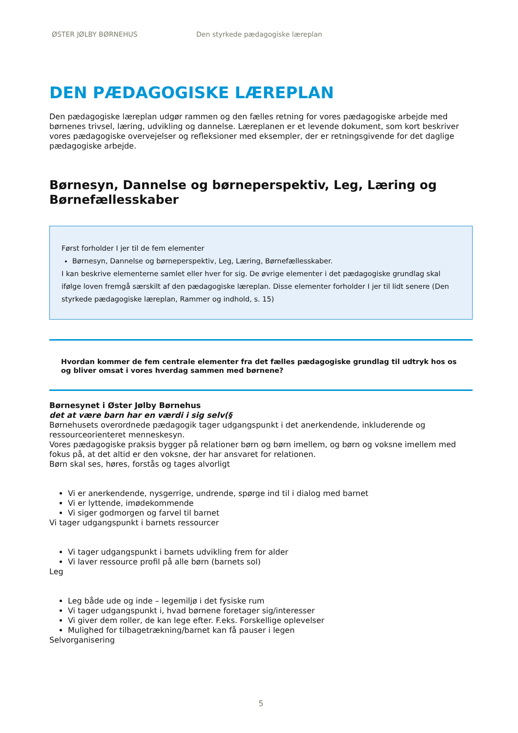ØSTER JØLBY BØRNEHUS Den styrkede pædagogiske læreplan
DEN PÆDAGOGISKE LÆREPLAN
Den pædagogiske læreplan udgør rammen og den fælles retning for vores pædagogiske arbejde med børnenes trivsel, læring, udvikling og dannelse. Læreplanen er et levende dokument, som kort beskriver vores pædagogiske overvejelser og refleksioner med eksempler, der er retningsgivende for det daglige pædagogiske arbejde.
Børnesyn, Dannelse og børneperspektiv, Leg, Læring og Børnefællesskaber
Først forholder I jer til de fem elementer
Børnesyn, Dannelse og børneperspektiv, Leg, Læring, Børnefællesskaber.
I kan beskrive elementerne samlet eller hver for sig. De øvrige elementer i det pædagogiske grundlag skal ifølge loven fremgå særskilt af den pædagogiske læreplan. Disse elementer forholder I jer til lidt senere (Den styrkede pædagogiske læreplan, Rammer og indhold, s. 15)
Hvordan kommer de fem centrale elementer fra det fælles pædagogiske grundlag til udtryk hos os og bliver omsat i vores hverdag sammen med børnene?
Børnesynet i Øster Jølby Børnehus
det at være barn har en værdi i sig selv(§
Børnehusets overordnede pædagogik tager udgangspunkt i det anerkendende, inkluderende og ressourceorienteret menneskesyn.
Vores pædagogiske praksis bygger på relationer børn og børn imellem, og børn og voksne imellem med fokus på, at det altid er den voksne, der har ansvaret for relationen.
Børn skal ses, høres, forstås og tages alvorligt
Vi er anerkendende, nysgerrige, undrende, spørge ind til i dialog med barnet
Vi er lyttende, imødekommende
Vi siger godmorgen og farvel til barnet
Vi tager udgangspunkt i barnets ressourcer
Vi tager udgangspunkt i barnets udvikling frem for alder
Vi laver ressource profil på alle børn (barnets sol)
Leg
Leg både ude og inde – legemiljø i det fysiske rum
Vi tager udgangspunkt i, hvad børnene foretager sig/interesser
Vi giver dem roller, de kan lege efter. F.eks. Forskellige oplevelser
Mulighed for tilbagetrækning/barnet kan få pauser i legen
Selvorganisering
5